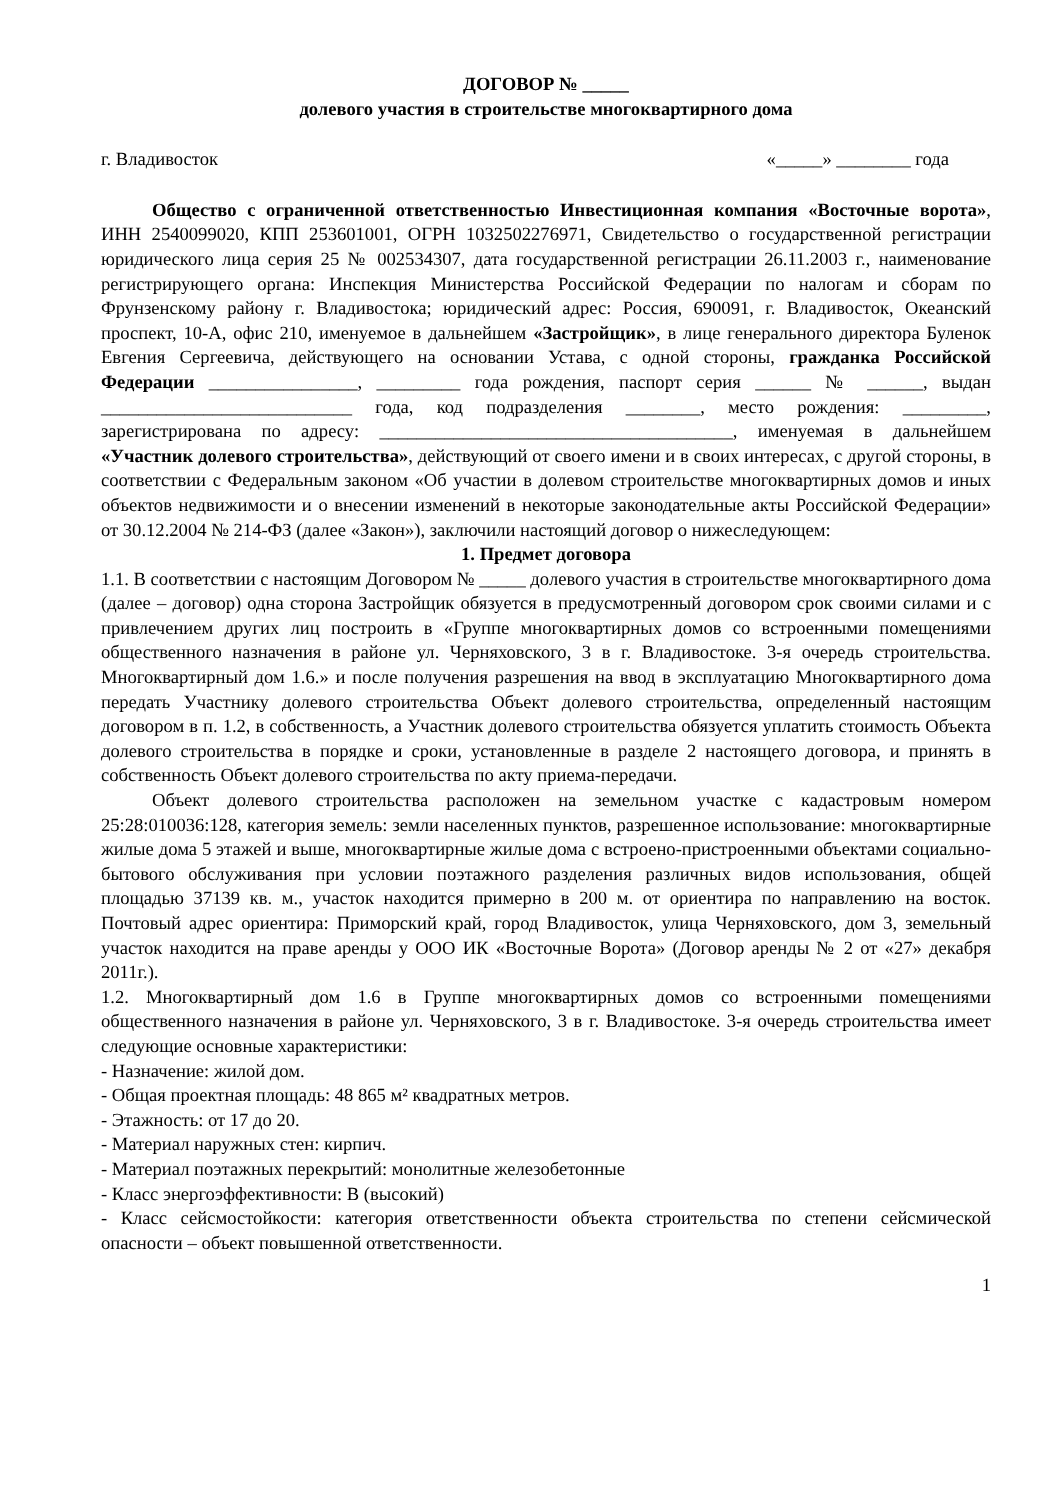ДОГОВОР № _____
долевого участия в строительстве многоквартирного дома
г. Владивосток «_____» ________ года
Общество с ограниченной ответственностью Инвестиционная компания «Восточные ворота», ИНН 2540099020, КПП 253601001, ОГРН 1032502276971, Свидетельство о государственной регистрации юридического лица серия 25 № 002534307, дата государственной регистрации 26.11.2003 г., наименование регистрирующего органа: Инспекция Министерства Российской Федерации по налогам и сборам по Фрунзенскому району г. Владивостока; юридический адрес: Россия, 690091, г. Владивосток, Океанский проспект, 10-А, офис 210, именуемое в дальнейшем «Застройщик», в лице генерального директора Буленок Евгения Сергеевича, действующего на основании Устава, с одной стороны, гражданка Российской Федерации ________________, _________ года рождения, паспорт серия ______ № ______, выдан ___________________________ года, код подразделения ________, место рождения: _________, зарегистрирована по адресу: ______________________________________, именуемая в дальнейшем «Участник долевого строительства», действующий от своего имени и в своих интересах, с другой стороны, в соответствии с Федеральным законом «Об участии в долевом строительстве многоквартирных домов и иных объектов недвижимости и о внесении изменений в некоторые законодательные акты Российской Федерации» от 30.12.2004 № 214-ФЗ (далее «Закон»), заключили настоящий договор о нижеследующем:
1. Предмет договора
1.1. В соответствии с настоящим Договором № _____ долевого участия в строительстве многоквартирного дома (далее – договор) одна сторона Застройщик обязуется в предусмотренный договором срок своими силами и с привлечением других лиц построить в «Группе многоквартирных домов со встроенными помещениями общественного назначения в районе ул. Черняховского, 3 в г. Владивостоке. 3-я очередь строительства. Многоквартирный дом 1.6.» и после получения разрешения на ввод в эксплуатацию Многоквартирного дома передать Участнику долевого строительства Объект долевого строительства, определенный настоящим договором в п. 1.2, в собственность, а Участник долевого строительства обязуется уплатить стоимость Объекта долевого строительства в порядке и сроки, установленные в разделе 2 настоящего договора, и принять в собственность Объект долевого строительства по акту приема-передачи.
Объект долевого строительства расположен на земельном участке с кадастровым номером 25:28:010036:128, категория земель: земли населенных пунктов, разрешенное использование: многоквартирные жилые дома 5 этажей и выше, многоквартирные жилые дома с встроено-пристроенными объектами социально-бытового обслуживания при условии поэтажного разделения различных видов использования, общей площадью 37139 кв. м., участок находится примерно в 200 м. от ориентира по направлению на восток. Почтовый адрес ориентира: Приморский край, город Владивосток, улица Черняховского, дом 3, земельный участок находится на праве аренды у ООО ИК «Восточные Ворота» (Договор аренды № 2 от «27» декабря 2011г.).
1.2. Многоквартирный дом 1.6 в Группе многоквартирных домов со встроенными помещениями общественного назначения в районе ул. Черняховского, 3 в г. Владивостоке. 3-я очередь строительства имеет следующие основные характеристики:
- Назначение: жилой дом.
- Общая проектная площадь: 48 865 м² квадратных метров.
- Этажность: от 17 до 20.
- Материал наружных стен: кирпич.
- Материал поэтажных перекрытий: монолитные железобетонные
- Класс энергоэффективности: В (высокий)
- Класс сейсмостойкости: категория ответственности объекта строительства по степени сейсмической опасности – объект повышенной ответственности.
1